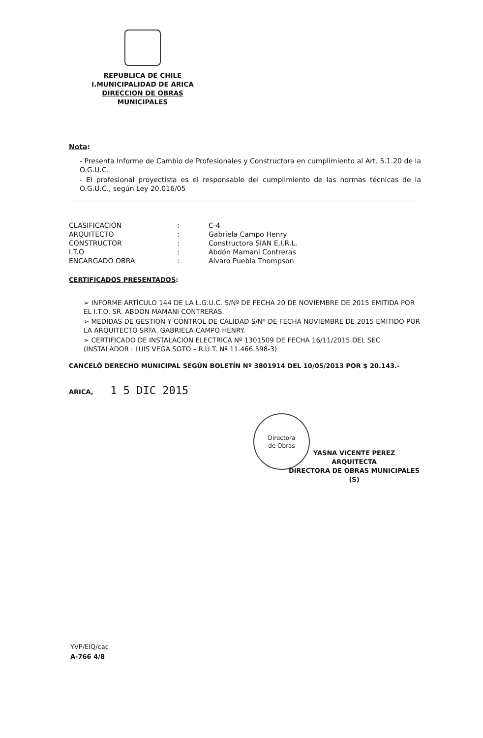REPUBLICA DE CHILE
I.MUNICIPALIDAD DE ARICA
DIRECCION DE OBRAS MUNICIPALES
Nota:
- Presenta Informe de Cambio de Profesionales y Constructora en cumplimiento al Art. 5.1.20 de la O.G.U.C.
- El profesional proyectista es el responsable del cumplimiento de las normas técnicas de la O.G.U.C., según Ley 20.016/05
| CLASIFICACIÓN | : | C-4 |
| ARQUITECTO | : | Gabriela Campo Henry |
| CONSTRUCTOR | : | Constructora SIAN E.I.R.L. |
| I.T.O | : | Abdón Mamani Contreras |
| ENCARGADO OBRA | : | Alvaro Puebla Thompson |
CERTIFICADOS PRESENTADOS:
➢ INFORME ARTÍCULO 144 DE LA L.G.U.C. S/Nº DE FECHA 20 DE NOVIEMBRE DE 2015 EMITIDA POR EL I.T.O. SR. ABDON MAMANI CONTRERAS.
➢ MEDIDAS DE GESTIÓN Y CONTROL DE CALIDAD S/Nº DE FECHA NOVIEMBRE DE 2015 EMITIDO POR LA ARQUITECTO SRTA. GABRIELA CAMPO HENRY.
➢ CERTIFICADO DE INSTALACION ELECTRICA Nº 1301509 DE FECHA 16/11/2015 DEL SEC (INSTALADOR : LUIS VEGA SOTO – R.U.T. Nº 11.466.598-3)
CANCELÓ DERECHO MUNICIPAL SEGÚN BOLETÍN Nº 3801914 DEL 10/05/2013 POR $ 20.143.-
ARICA, 1 5 DIC 2015
Directora
de Obras
YASNA VICENTE PEREZ
ARQUITECTA
DIRECTORA DE OBRAS MUNICIPALES (S)
YVP/EIQ/cac
A-766 4/8